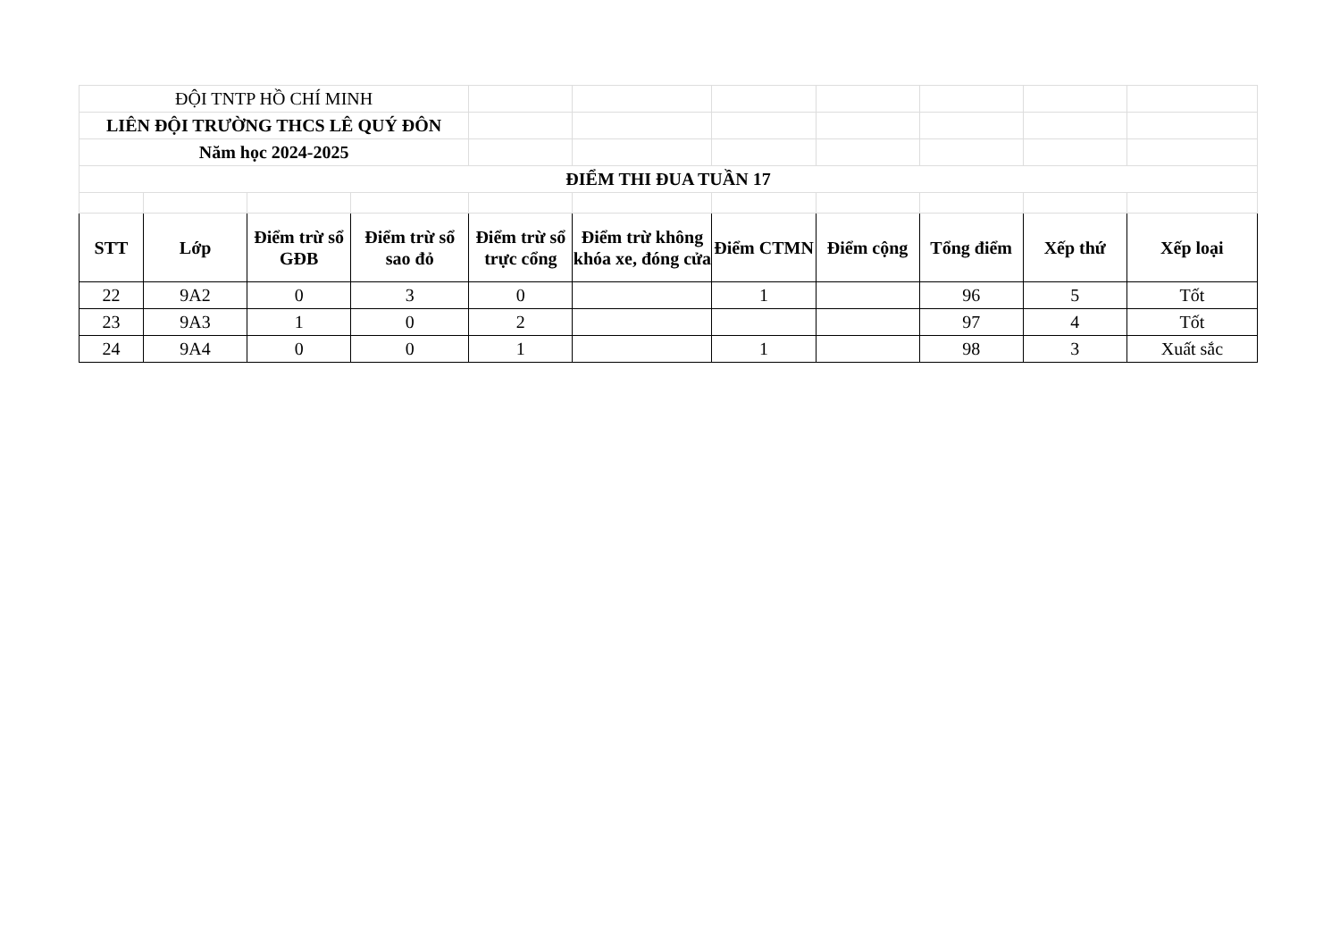| ĐỘI TNTP HỒ CHÍ MINH | | | | | | | | | | |
| LIÊN ĐỘI TRƯỜNG THCS LÊ QUÝ ĐÔN | | | | | | | | | | |
| Năm học 2024-2025 | | | | | | | | | | |
| ĐIỂM THI ĐUA TUẦN 17 | | | | | | | | | | |
| STT | Lớp | Điểm trừ sổ GĐB | Điểm trừ sổ sao đỏ | Điểm trừ sổ trực cổng | Điểm trừ không khóa xe, đóng cửa | Điểm CTMN | Điểm cộng | Tổng điểm | Xếp thứ | Xếp loại |
| 22 | 9A2 | 0 | 3 | 0 | | 1 | | 96 | 5 | Tốt |
| 23 | 9A3 | 1 | 0 | 2 | | | | 97 | 4 | Tốt |
| 24 | 9A4 | 0 | 0 | 1 | | 1 | | 98 | 3 | Xuất sắc |